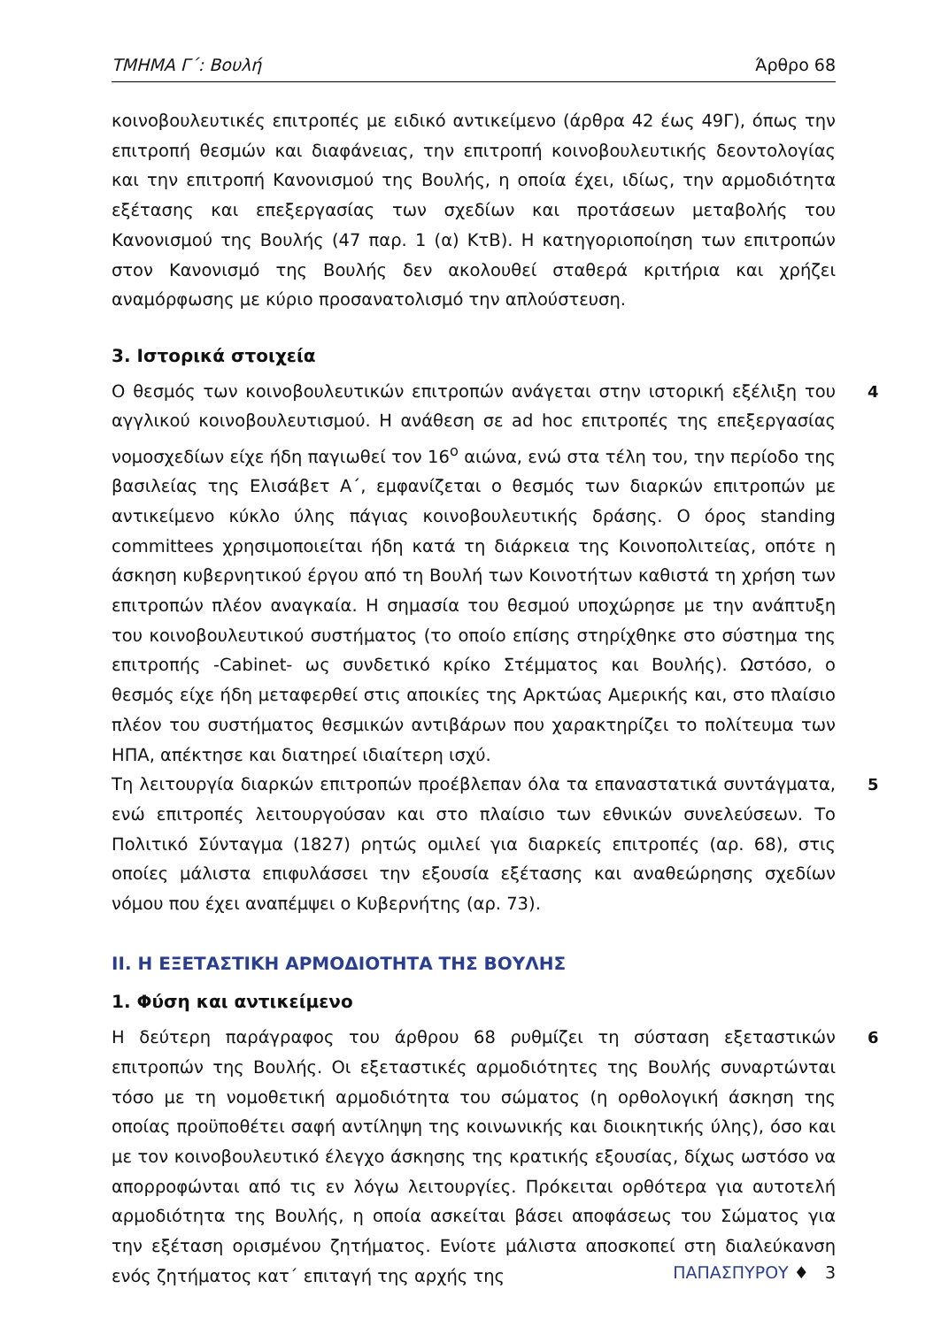ΤΜΗΜΑ Γ΄: Βουλή Άρθρο 68
κοινοβουλευτικές επιτροπές με ειδικό αντικείμενο (άρθρα 42 έως 49Γ), όπως την επιτροπή θεσμών και διαφάνειας, την επιτροπή κοινοβουλευτικής δεοντολογίας και την επιτροπή Κανονισμού της Βουλής, η οποία έχει, ιδίως, την αρμοδιότητα εξέτασης και επεξεργασίας των σχεδίων και προτάσεων μεταβολής του Κανονισμού της Βουλής (47 παρ. 1 (α) ΚτΒ). Η κατηγοριοποίηση των επιτροπών στον Κανονισμό της Βουλής δεν ακολουθεί σταθερά κριτήρια και χρήζει αναμόρφωσης με κύριο προσανατολισμό την απλούστευση.
3. Ιστορικά στοιχεία
Ο θεσμός των κοινοβουλευτικών επιτροπών ανάγεται στην ιστορική εξέλιξη του αγγλικού κοινοβουλευτισμού. Η ανάθεση σε ad hoc επιτροπές της επεξεργασίας νομοσχεδίων είχε ήδη παγιωθεί τον 16<sup>ο</sup> αιώνα, ενώ στα τέλη του, την περίοδο της βασιλείας της Ελισάβετ Α΄, εμφανίζεται ο θεσμός των διαρκών επιτροπών με αντικείμενο κύκλο ύλης πάγιας κοινοβουλευτικής δράσης. Ο όρος standing committees χρησιμοποιείται ήδη κατά τη διάρκεια της Κοινοπολιτείας, οπότε η άσκηση κυβερνητικού έργου από τη Βουλή των Κοινοτήτων καθιστά τη χρήση των επιτροπών πλέον αναγκαία. Η σημασία του θεσμού υποχώρησε με την ανάπτυξη του κοινοβουλευτικού συστήματος (το οποίο επίσης στηρίχθηκε στο σύστημα της επιτροπής -Cabinet- ως συνδετικό κρίκο Στέμματος και Βουλής). Ωστόσο, ο θεσμός είχε ήδη μεταφερθεί στις αποικίες της Αρκτώας Αμερικής και, στο πλαίσιο πλέον του συστήματος θεσμικών αντιβάρων που χαρακτηρίζει το πολίτευμα των ΗΠΑ, απέκτησε και διατηρεί ιδιαίτερη ισχύ.
4
Τη λειτουργία διαρκών επιτροπών προέβλεπαν όλα τα επαναστατικά συντάγματα, ενώ επιτροπές λειτουργούσαν και στο πλαίσιο των εθνικών συνελεύσεων. Το Πολιτικό Σύνταγμα (1827) ρητώς ομιλεί για διαρκείς επιτροπές (αρ. 68), στις οποίες μάλιστα επιφυλάσσει την εξουσία εξέτασης και αναθεώρησης σχεδίων νόμου που έχει αναπέμψει ο Κυβερνήτης (αρ. 73).
5
ΙΙ. Η ΕΞΕΤΑΣΤΙΚΗ ΑΡΜΟΔΙΟΤΗΤΑ ΤΗΣ ΒΟΥΛΗΣ
1. Φύση και αντικείμενο
Η δεύτερη παράγραφος του άρθρου 68 ρυθμίζει τη σύσταση εξεταστικών επιτροπών της Βουλής. Οι εξεταστικές αρμοδιότητες της Βουλής συναρτώνται τόσο με τη νομοθετική αρμοδιότητα του σώματος (η ορθολογική άσκηση της οποίας προϋποθέτει σαφή αντίληψη της κοινωνικής και διοικητικής ύλης), όσο και με τον κοινοβουλευτικό έλεγχο άσκησης της κρατικής εξουσίας, δίχως ωστόσο να απορροφώνται από τις εν λόγω λειτουργίες. Πρόκειται ορθότερα για αυτοτελή αρμοδιότητα της Βουλής, η οποία ασκείται βάσει αποφάσεως του Σώματος για την εξέταση ορισμένου ζητήματος. Ενίοτε μάλιστα αποσκοπεί στη διαλεύκανση ενός ζητήματος κατ΄ επιταγή της αρχής της
6
ΠΑΠΑΣΠΥΡΟΥ ♦ 3